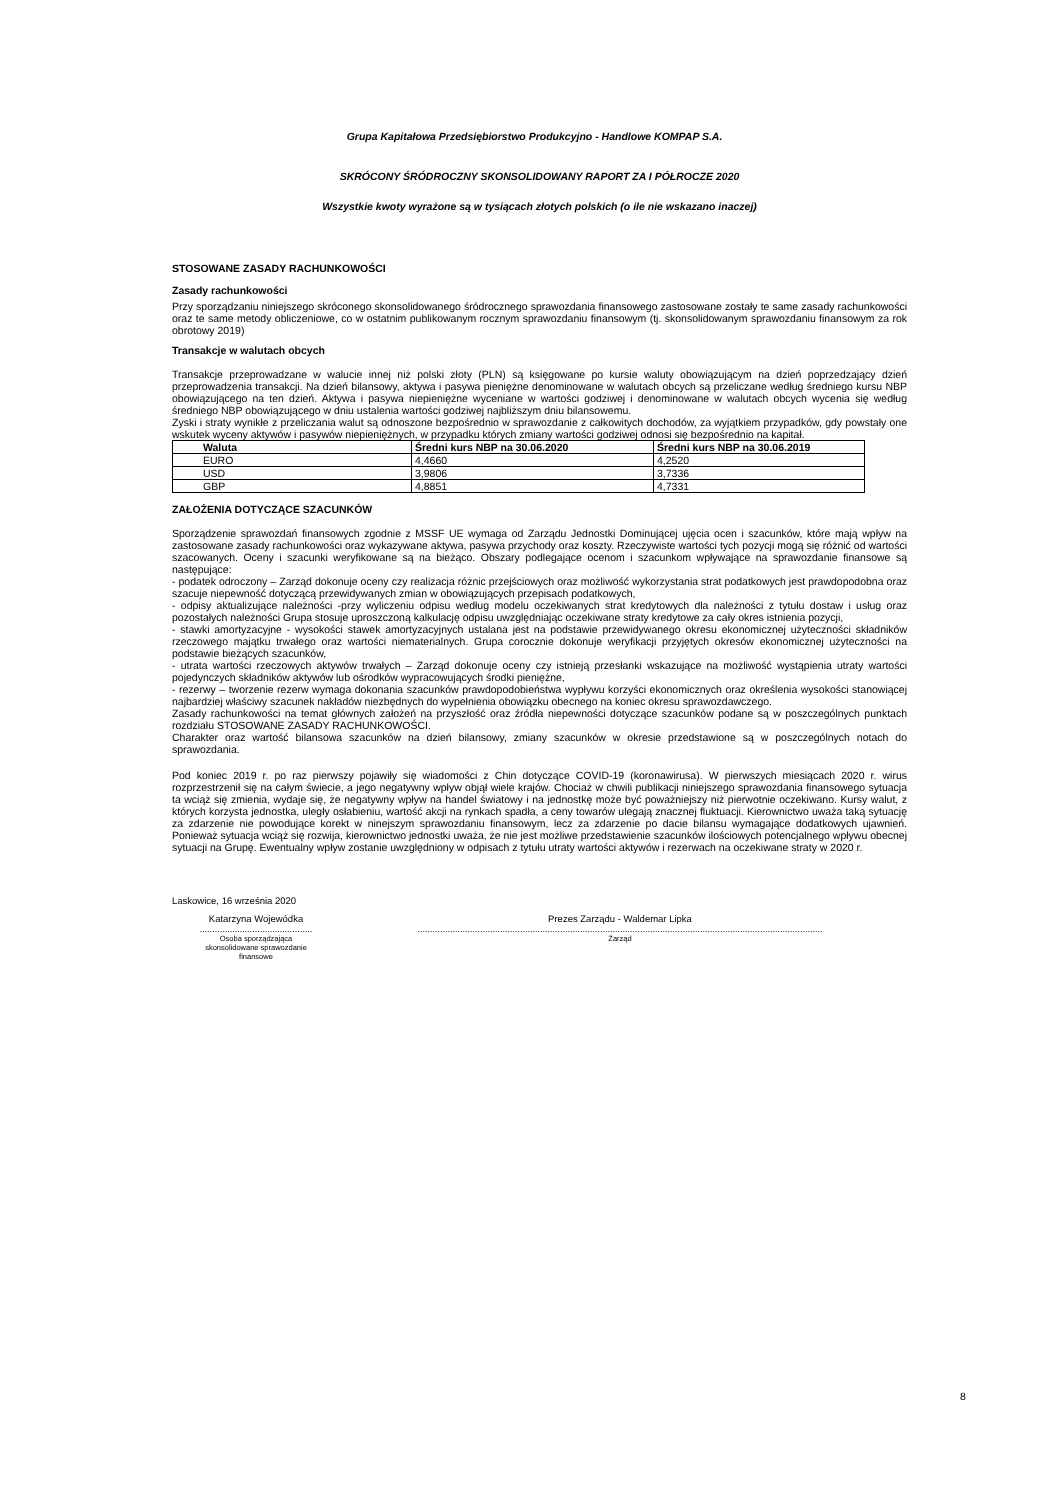Grupa Kapitałowa Przedsiębiorstwo Produkcyjno - Handlowe KOMPAP S.A.
SKRÓCONY ŚRÓDROCZNY SKONSOLIDOWANY RAPORT ZA I PÓŁROCZE 2020
Wszystkie kwoty wyrażone są w tysiącach złotych polskich (o ile nie wskazano inaczej)
STOSOWANE ZASADY RACHUNKOWOŚCI
Zasady rachunkowości
Przy sporządzaniu niniejszego skróconego skonsolidowanego śródrocznego sprawozdania finansowego zastosowane zostały te same zasady rachunkowości oraz te same metody obliczeniowe, co w ostatnim publikowanym rocznym sprawozdaniu finansowym (tj. skonsolidowanym sprawozdaniu finansowym za rok obrotowy 2019)
Transakcje w walutach obcych
Transakcje przeprowadzane w walucie innej niż polski złoty (PLN) są księgowane po kursie waluty obowiązującym na dzień poprzedzający dzień przeprowadzenia transakcji. Na dzień bilansowy, aktywa i pasywa pieniężne denominowane w walutach obcych są przeliczane według średniego kursu NBP obowiązującego na ten dzień. Aktywa i pasywa niepieniężne wyceniane w wartości godziwej i denominowane w walutach obcych wycenia się według średniego NBP obowiązującego w dniu ustalenia wartości godziwej najbliższym dniu bilansowemu.
Zyski i straty wynikłe z przeliczania walut są odnoszone bezpośrednio w sprawozdanie z całkowitych dochodów, za wyjątkiem przypadków, gdy powstały one wskutek wyceny aktywów i pasywów niepieniężnych, w przypadku których zmiany wartości godziwej odnosi się bezpośrednio na kapitał.
| Waluta | Średni kurs NBP na 30.06.2020 | Średni kurs NBP na 30.06.2019 |
| --- | --- | --- |
| EURO | 4,4660 | 4,2520 |
| USD | 3,9806 | 3,7336 |
| GBP | 4,8851 | 4,7331 |
ZAŁOŻENIA DOTYCZĄCE SZACUNKÓW
Sporządzenie sprawozdań finansowych zgodnie z MSSF UE wymaga od Zarządu Jednostki Dominującej ujęcia ocen i szacunków, które mają wpływ na zastosowane zasady rachunkowości oraz wykazywane aktywa, pasywa przychody oraz koszty. Rzeczywiste wartości tych pozycji mogą się różnić od wartości szacowanych. Oceny i szacunki weryfikowane są na bieżąco. Obszary podlegające ocenom i szacunkom wpływające na sprawozdanie finansowe są następujące:
- podatek odroczony – Zarząd dokonuje oceny czy realizacja różnic przejściowych oraz możliwość wykorzystania strat podatkowych jest prawdopodobna oraz szacuje niepewność dotyczącą przewidywanych zmian w obowiązujących przepisach podatkowych,
- odpisy aktualizujące należności -przy wyliczeniu odpisu według modelu oczekiwanych strat kredytowych dla należności z tytułu dostaw i usług oraz pozostałych należności Grupa stosuje uproszczoną kalkulację odpisu uwzględniając oczekiwane straty kredytowe za cały okres istnienia pozycji,
- stawki amortyzacyjne - wysokości stawek amortyzacyjnych ustalana jest na podstawie przewidywanego okresu ekonomicznej użyteczności składników rzeczowego majątku trwałego oraz wartości niematerialnych. Grupa corocznie dokonuje weryfikacji przyjętych okresów ekonomicznej użyteczności na podstawie bieżących szacunków,
- utrata wartości rzeczowych aktywów trwałych – Zarząd dokonuje oceny czy istnieją przesłanki wskazujące na możliwość wystąpienia utraty wartości pojedynczych składników aktywów lub ośrodków wypracowujących środki pieniężne,
- rezerwy – tworzenie rezerw wymaga dokonania szacunków prawdopodobieństwa wypływu korzyści ekonomicznych oraz określenia wysokości stanowiącej najbardziej właściwy szacunek nakładów niezbędnych do wypełnienia obowiązku obecnego na koniec okresu sprawozdawczego.
Zasady rachunkowości na temat głównych założeń na przyszłość oraz źródła niepewności dotyczące szacunków podane są w poszczególnych punktach rozdziału STOSOWANE ZASADY RACHUNKOWOŚCI.
Charakter oraz wartość bilansowa szacunków na dzień bilansowy, zmiany szacunków w okresie przedstawione są w poszczególnych notach do sprawozdania.
Pod koniec 2019 r. po raz pierwszy pojawiły się wiadomości z Chin dotyczące COVID-19 (koronawirusa). W pierwszych miesiącach 2020 r. wirus rozprzestrzenił się na całym świecie, a jego negatywny wpływ objął wiele krajów. Chociaż w chwili publikacji niniejszego sprawozdania finansowego sytuacja ta wciąż się zmienia, wydaje się, że negatywny wpływ na handel światowy i na jednostkę może być poważniejszy niż pierwotnie oczekiwano. Kursy walut, z których korzysta jednostka, uległy osłabieniu, wartość akcji na rynkach spadła, a ceny towarów ulegają znacznej fluktuacji. Kierownictwo uważa taką sytuację za zdarzenie nie powodujące korekt w ninejszym sprawozdaniu finansowym, lecz za zdarzenie po dacie bilansu wymagające dodatkowych ujawnień. Ponieważ sytuacja wciąż się rozwija, kierownictwo jednostki uważa, że nie jest możliwe przedstawienie szacunków ilościowych potencjalnego wpływu obecnej sytuacji na Grupę. Ewentualny wpływ zostanie uwzględniony w odpisach z tytułu utraty wartości aktywów i rezerwach na oczekiwane straty w 2020 r.
Laskowice, 16 września 2020
Katarzyna Wojewódka
.............................................
Osoba sporządzająca
skonsolidowane sprawozdanie
finansowe
Prezes Zarządu - Waldemar Lipka
..................................................................................................................................................................
Zarząd
8